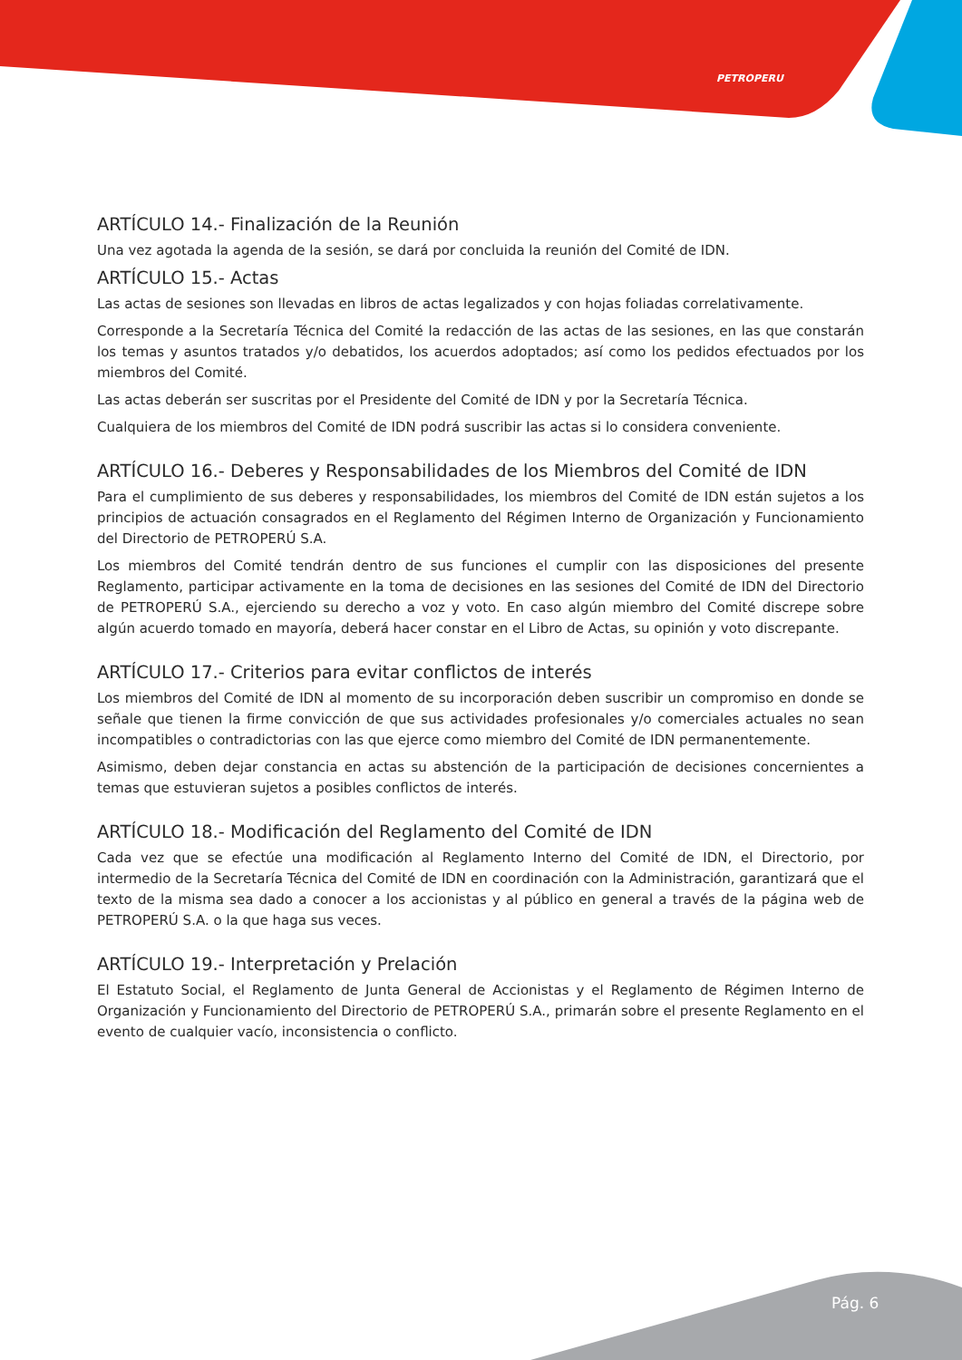PETROPERU
ARTÍCULO 14.- Finalización de la Reunión
Una vez agotada la agenda de la sesión, se dará por concluida la reunión del Comité de IDN.
ARTÍCULO 15.- Actas
Las actas de sesiones son llevadas en libros de actas legalizados y con hojas foliadas correlativamente.
Corresponde a la Secretaría Técnica del Comité la redacción de las actas de las sesiones, en las que constarán los temas y asuntos tratados y/o debatidos, los acuerdos adoptados; así como los pedidos efectuados por los miembros del Comité.
Las actas deberán ser suscritas por el Presidente del Comité de IDN y por la Secretaría Técnica.
Cualquiera de los miembros del Comité de IDN podrá suscribir las actas si lo considera conveniente.
ARTÍCULO 16.- Deberes y Responsabilidades de los Miembros del Comité de IDN
Para el cumplimiento de sus deberes y responsabilidades, los miembros del Comité de IDN están sujetos a los principios de actuación consagrados en el Reglamento del Régimen Interno de Organización y Funcionamiento del Directorio de PETROPERÚ S.A.
Los miembros del Comité tendrán dentro de sus funciones el cumplir con las disposiciones del presente Reglamento, participar activamente en la toma de decisiones en las sesiones del Comité de IDN del Directorio de PETROPERÚ S.A., ejerciendo su derecho a voz y voto. En caso algún miembro del Comité discrepe sobre algún acuerdo tomado en mayoría, deberá hacer constar en el Libro de Actas, su opinión y voto discrepante.
ARTÍCULO 17.- Criterios para evitar conflictos de interés
Los miembros del Comité de IDN al momento de su incorporación deben suscribir un compromiso en donde se señale que tienen la firme convicción de que sus actividades profesionales y/o comerciales actuales no sean incompatibles o contradictorias con las que ejerce como miembro del Comité de IDN permanentemente.
Asimismo, deben dejar constancia en actas su abstención de la participación de decisiones concernientes a temas que estuvieran sujetos a posibles conflictos de interés.
ARTÍCULO 18.- Modificación del Reglamento del Comité de IDN
Cada vez que se efectúe una modificación al Reglamento Interno del Comité de IDN, el Directorio, por intermedio de la Secretaría Técnica del Comité de IDN en coordinación con la Administración, garantizará que el texto de la misma sea dado a conocer a los accionistas y al público en general a través de la página web de PETROPERÚ S.A. o la que haga sus veces.
ARTÍCULO 19.- Interpretación y Prelación
El Estatuto Social, el Reglamento de Junta General de Accionistas y el Reglamento de Régimen Interno de Organización y Funcionamiento del Directorio de PETROPERÚ S.A., primarán sobre el presente Reglamento en el evento de cualquier vacío, inconsistencia o conflicto.
Pág. 6